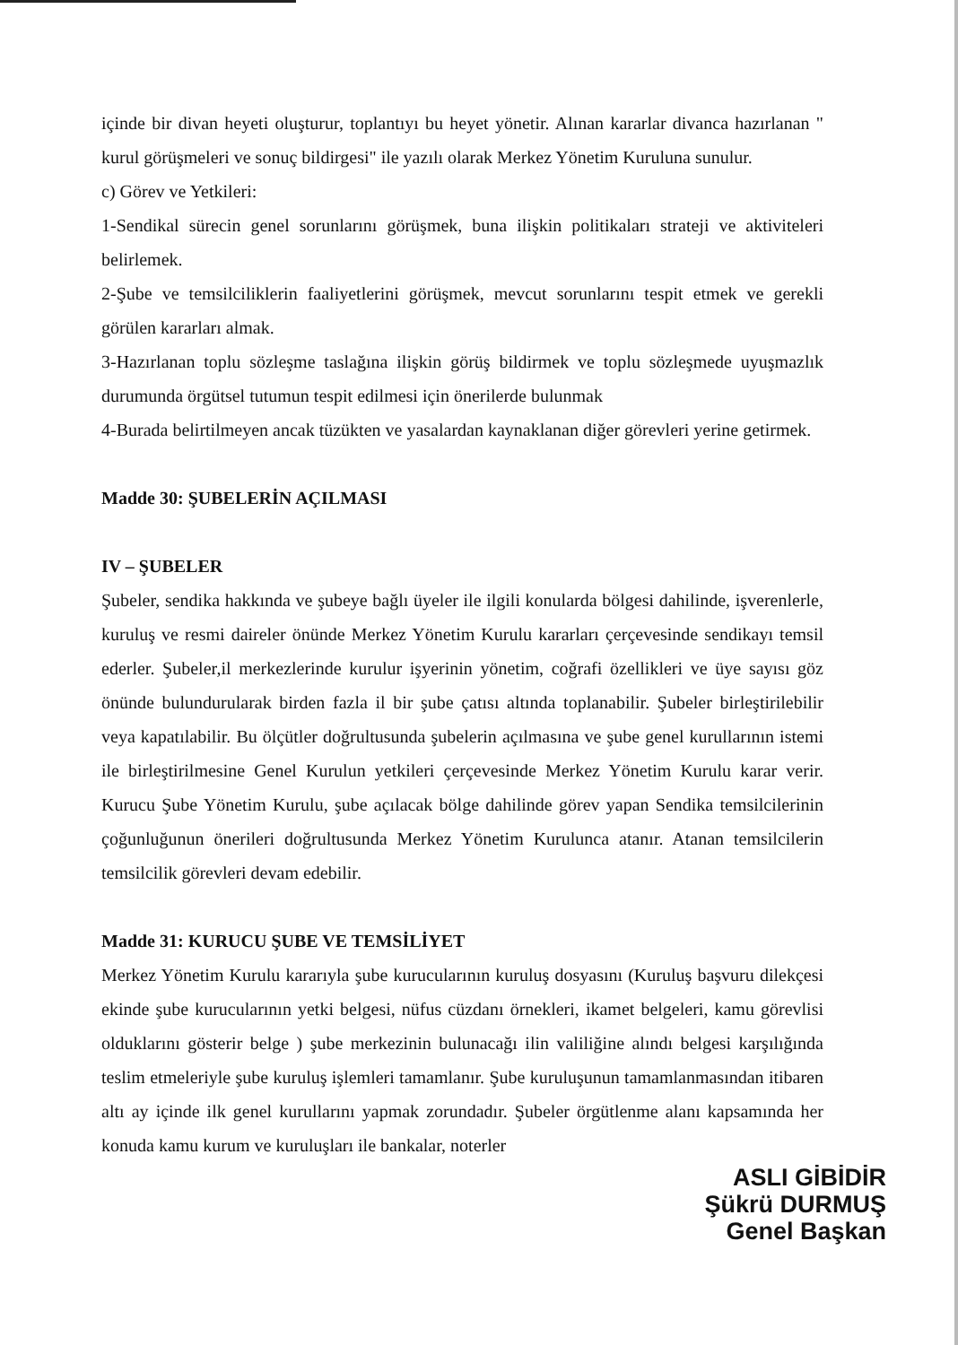içinde bir divan heyeti oluşturur, toplantıyı bu heyet yönetir. Alınan kararlar divanca hazırlanan " kurul görüşmeleri ve sonuç bildirgesi" ile yazılı olarak Merkez Yönetim Kuruluna sunulur.
c) Görev ve Yetkileri:
1-Sendikal sürecin genel sorunlarını görüşmek, buna ilişkin politikaları strateji ve aktiviteleri belirlemek.
2-Şube ve temsilciliklerin faaliyetlerini görüşmek, mevcut sorunlarını tespit etmek ve gerekli görülen kararları almak.
3-Hazırlanan toplu sözleşme taslağına ilişkin görüş bildirmek ve toplu sözleşmede uyuşmazlık durumunda örgütsel tutumun tespit edilmesi için önerilerde bulunmak
4-Burada belirtilmeyen ancak tüzükten ve yasalardan kaynaklanan diğer görevleri yerine getirmek.
Madde 30: ŞUBELERİN AÇILMASI
IV – ŞUBELER
Şubeler, sendika hakkında ve şubeye bağlı üyeler ile ilgili konularda bölgesi dahilinde, işverenlerle, kuruluş ve resmi daireler önünde Merkez Yönetim Kurulu kararları çerçevesinde sendikayı temsil ederler. Şubeler,il merkezlerinde kurulur işyerinin yönetim, coğrafi özellikleri ve üye sayısı göz önünde bulundurularak birden fazla il bir şube çatısı altında toplanabilir. Şubeler birleştirilebilir veya kapatılabilir. Bu ölçütler doğrultusunda şubelerin açılmasına ve şube genel kurullarının istemi ile birleştirilmesine Genel Kurulun yetkileri çerçevesinde Merkez Yönetim Kurulu karar verir. Kurucu Şube Yönetim Kurulu, şube açılacak bölge dahilinde görev yapan Sendika temsilcilerinin çoğunluğunun önerileri doğrultusunda Merkez Yönetim Kurulunca atanır. Atanan temsilcilerin temsilcilik görevleri devam edebilir.
Madde 31: KURUCU ŞUBE VE TEMSİLİYET
Merkez Yönetim Kurulu kararıyla şube kurucularının kuruluş dosyasını (Kuruluş başvuru dilekçesi ekinde şube kurucularının yetki belgesi, nüfus cüzdanı örnekleri, ikamet belgeleri, kamu görevlisi olduklarını gösterir belge ) şube merkezinin bulunacağı ilin valiliğine alındı belgesi karşılığında teslim etmeleriyle şube kuruluş işlemleri tamamlanır. Şube kuruluşunun tamamlanmasından itibaren altı ay içinde ilk genel kurullarını yapmak zorundadır. Şubeler örgütlenme alanı kapsamında her konuda kamu kurum ve kuruluşları ile bankalar, noterler
ASLI GİBİDİR
Şükrü DURMUŞ
Genel Başkan